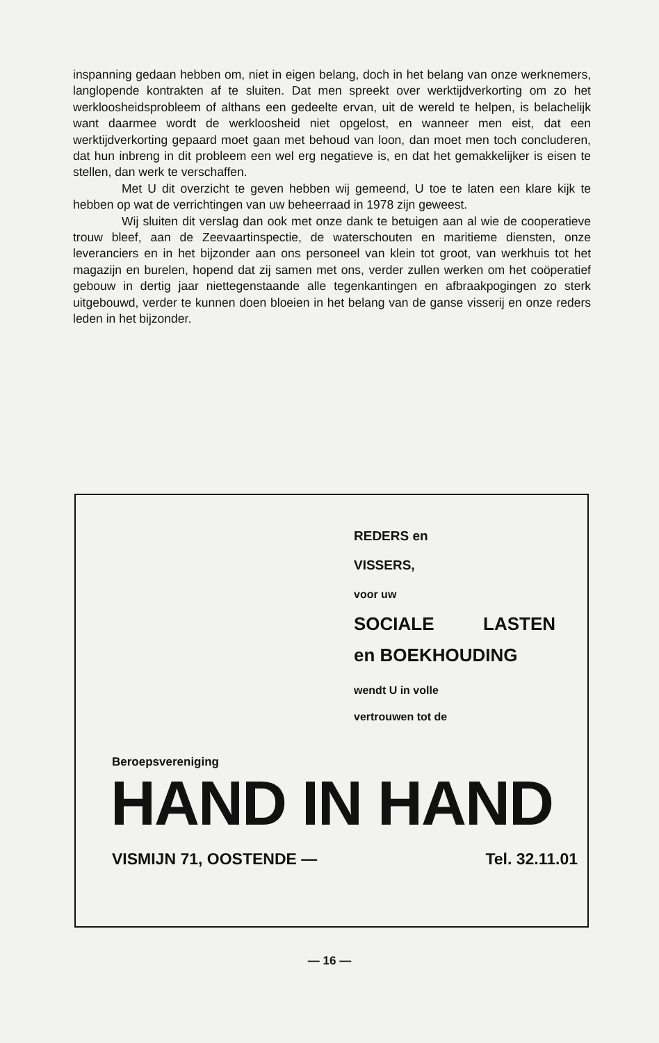inspanning gedaan hebben om, niet in eigen belang, doch in het belang van onze werknemers, langlopende kontrakten af te sluiten. Dat men spreekt over werktijdverkorting om zo het werkloosheidsprobleem of althans een gedeelte ervan, uit de wereld te helpen, is belachelijk want daarmee wordt de werkloosheid niet opgelost, en wanneer men eist, dat een werktijdverkorting gepaard moet gaan met behoud van loon, dan moet men toch concluderen, dat hun inbreng in dit probleem een wel erg negatieve is, en dat het gemakkelijker is eisen te stellen, dan werk te verschaffen.
Met U dit overzicht te geven hebben wij gemeend, U toe te laten een klare kijk te hebben op wat de verrichtingen van uw beheerraad in 1978 zijn geweest.
Wij sluiten dit verslag dan ook met onze dank te betuigen aan al wie de cooperatieve trouw bleef, aan de Zeevaartinspectie, de waterschouten en maritieme diensten, onze leveranciers en in het bijzonder aan ons personeel van klein tot groot, van werkhuis tot het magazijn en burelen, hopend dat zij samen met ons, verder zullen werken om het coöperatief gebouw in dertig jaar niettegenstaande alle tegenkantingen en afbraakpogingen zo sterk uitgebouwd, verder te kunnen doen bloeien in het belang van de ganse visserij en onze reders leden in het bijzonder.
REDERS en
VISSERS,
voor uw
SOCIALE LASTEN
en BOEKHOUDING
wendt U in volle
vertrouwen tot de
Beroepsvereniging
HAND IN HAND
VISMIJN 71, OOSTENDE — Tel. 32.11.01
— 16 —